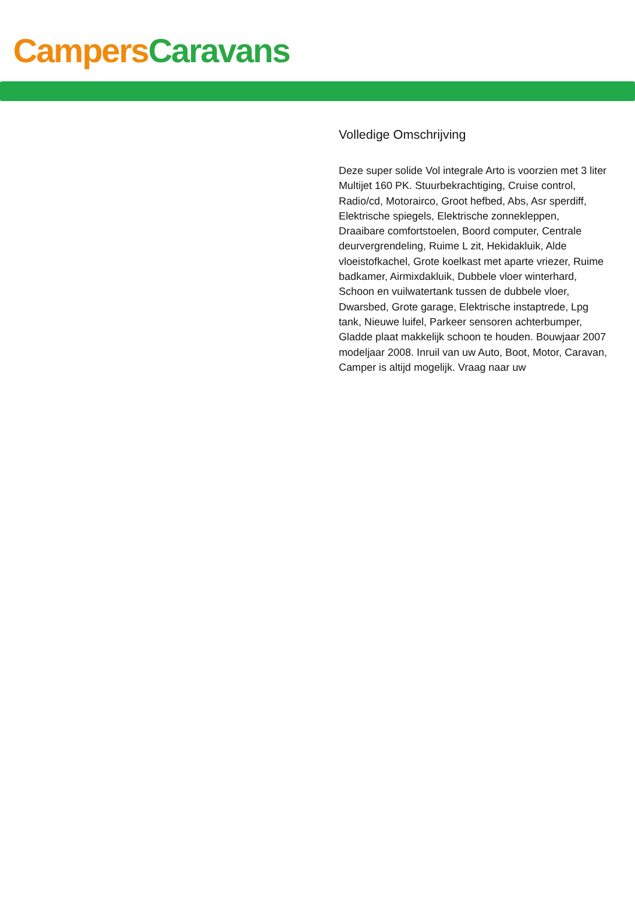Campers Caravans
Volledige Omschrijving
Deze super solide Vol integrale Arto is voorzien met 3 liter Multijet 160 PK. Stuurbekrachtiging, Cruise control, Radio/cd, Motorairco, Groot hefbed, Abs, Asr sperdiff, Elektrische spiegels, Elektrische zonnekleppen, Draaibare comfortstoelen, Boord computer, Centrale deurvergrendeling, Ruime L zit, Hekidakluik, Alde vloeistofkachel, Grote koelkast met aparte vriezer, Ruime badkamer, Airmixdakluik, Dubbele vloer winterhard, Schoon en vuilwatertank tussen de dubbele vloer, Dwarsbed, Grote garage, Elektrische instaptrede, Lpg tank, Nieuwe luifel, Parkeer sensoren achterbumper, Gladde plaat makkelijk schoon te houden. Bouwjaar 2007 modeljaar 2008. Inruil van uw Auto, Boot, Motor, Caravan, Camper is altijd mogelijk. Vraag naar uw